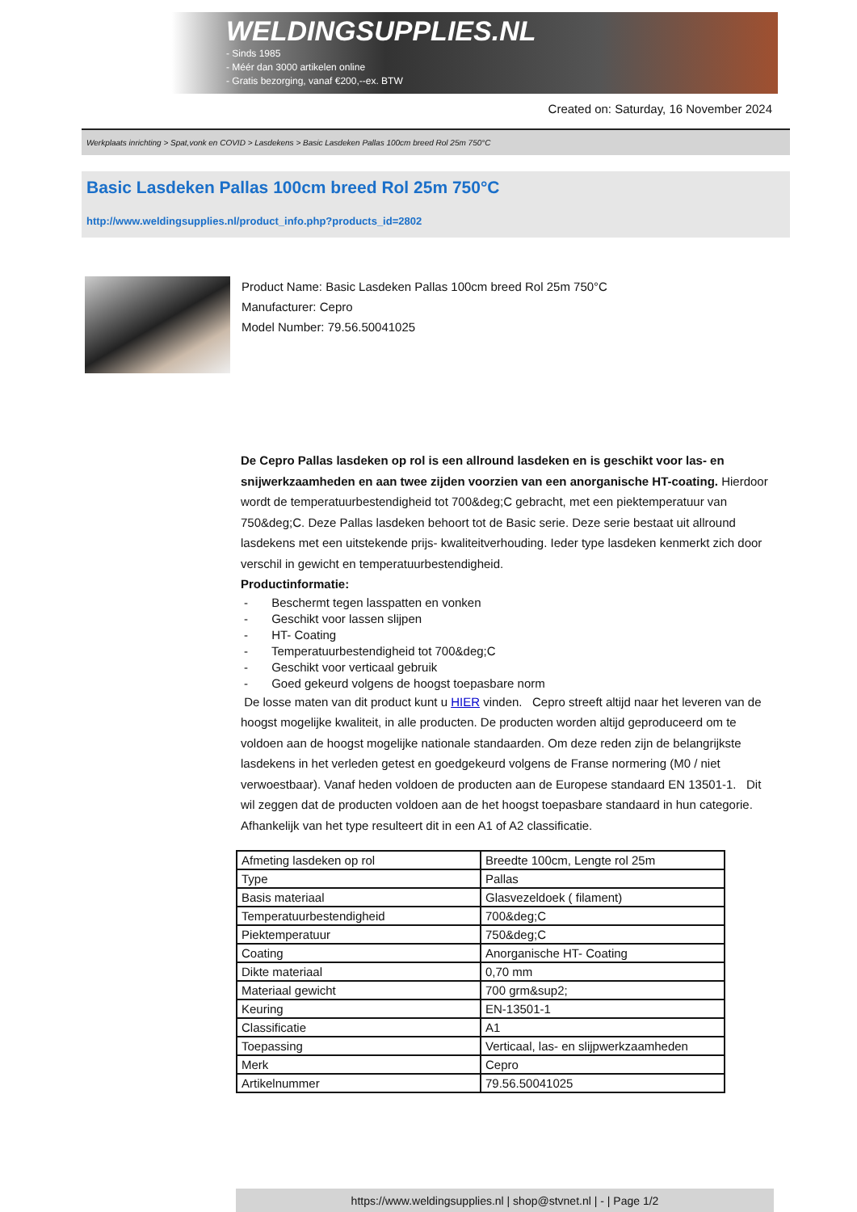WELDINGSUPPLIES.NL
- Sinds 1985
- Méér dan 3000 artikelen online
- Gratis bezorging, vanaf €200,--ex. BTW
Created on: Saturday, 16 November 2024
Werkplaats inrichting > Spat,vonk en COVID > Lasdekens > Basic Lasdeken Pallas 100cm breed Rol 25m 750°C
Basic Lasdeken Pallas 100cm breed Rol 25m 750°C
http://www.weldingsupplies.nl/product_info.php?products_id=2802
Product Name: Basic Lasdeken Pallas 100cm breed Rol 25m 750°C
Manufacturer: Cepro
Model Number: 79.56.50041025
De Cepro Pallas lasdeken op rol is een allround lasdeken en is geschikt voor las- en snijwerkzaamheden en aan twee zijden voorzien van een anorganische HT-coating. Hierdoor wordt de temperatuurbestendigheid tot 700&deg;C gebracht, met een piektemperatuur van 750&deg;C. Deze Pallas lasdeken behoort tot de Basic serie. Deze serie bestaat uit allround lasdekens met een uitstekende prijs- kwaliteitverhouding. Ieder type lasdeken kenmerkt zich door verschil in gewicht en temperatuurbestendigheid.
Productinformatie:
- Beschermt tegen lasspatten en vonken
- Geschikt voor lassen slijpen
- HT- Coating
- Temperatuurbestendigheid tot 700&deg;C
- Geschikt voor verticaal gebruik
- Goed gekeurd volgens de hoogst toepasbare norm
De losse maten van dit product kunt u HIER vinden. Cepro streeft altijd naar het leveren van de hoogst mogelijke kwaliteit, in alle producten. De producten worden altijd geproduceerd om te voldoen aan de hoogst mogelijke nationale standaarden. Om deze reden zijn de belangrijkste lasdekens in het verleden getest en goedgekeurd volgens de Franse normering (M0 / niet verwoestbaar). Vanaf heden voldoen de producten aan de Europese standaard EN 13501-1. Dit wil zeggen dat de producten voldoen aan de het hoogst toepasbare standaard in hun categorie. Afhankelijk van het type resulteert dit in een A1 of A2 classificatie.
| Afmeting lasdeken op rol | Breedte 100cm, Lengte rol 25m |
| Type | Pallas |
| Basis materiaal | Glasvezeldoek ( filament) |
| Temperatuurbestendigheid | 700&deg;C |
| Piektemperatuur | 750&deg;C |
| Coating | Anorganische HT- Coating |
| Dikte materiaal | 0,70 mm |
| Materiaal gewicht | 700 grm&sup2; |
| Keuring | EN-13501-1 |
| Classificatie | A1 |
| Toepassing | Verticaal, las- en slijpwerkzaamheden |
| Merk | Cepro |
| Artikelnummer | 79.56.50041025 |
https://www.weldingsupplies.nl | shop@stvnet.nl | - | Page 1/2